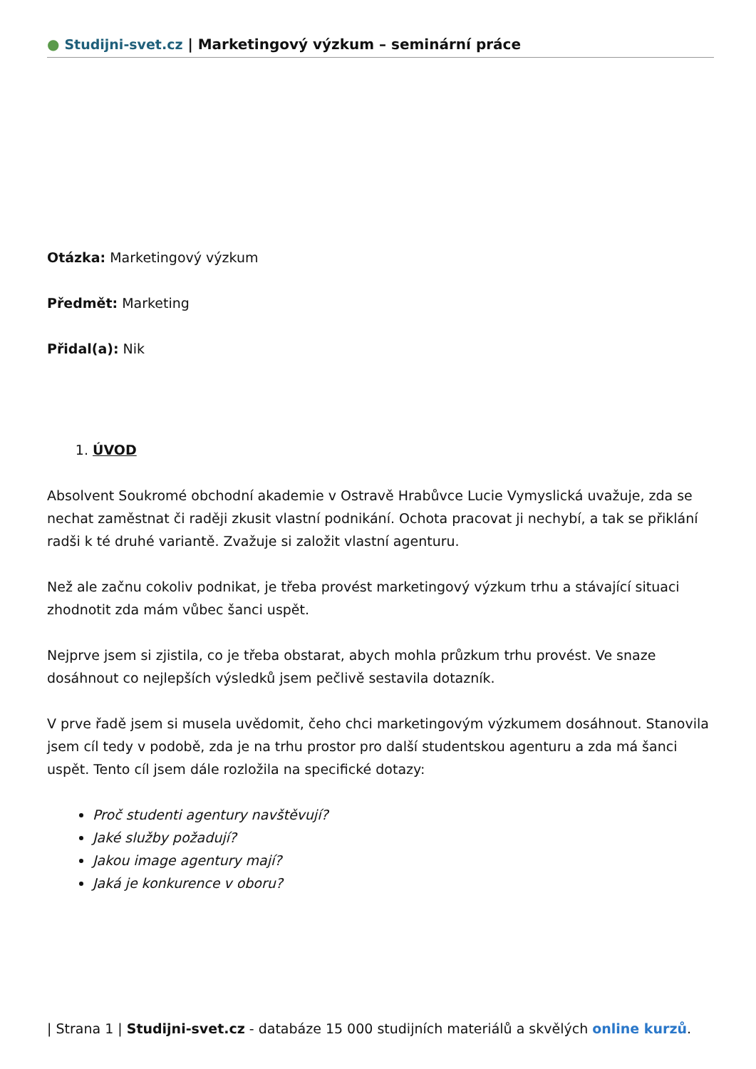● Studijni-svet.cz | Marketingový výzkum – seminární práce
Otázka: Marketingový výzkum
Předmět: Marketing
Přidal(a): Nik
1. ÚVOD
Absolvent Soukromé obchodní akademie v Ostravě Hrabůvce Lucie Vymyslická uvažuje, zda se nechat zaměstnat či raději zkusit vlastní podnikání. Ochota pracovat ji nechybí, a tak se přiklání radši k té druhé variantě. Zvažuje si založit vlastní agenturu.
Než ale začnu cokoliv podnikat, je třeba provést marketingový výzkum trhu a stávající situaci zhodnotit zda mám vůbec šanci uspět.
Nejprve jsem si zjistila, co je třeba obstarat, abych mohla průzkum trhu provést. Ve snaze dosáhnout co nejlepších výsledků jsem pečlivě sestavila dotazník.
V prve řadě jsem si musela uvědomit, čeho chci marketingovým výzkumem dosáhnout. Stanovila jsem cíl tedy v podobě, zda je na trhu prostor pro další studentskou agenturu a zda má šanci uspět. Tento cíl jsem dále rozložila na specifické dotazy:
Proč studenti agentury navštěvují?
Jaké služby požadují?
Jakou image agentury mají?
Jaká je konkurence v oboru?
| Strana 1 | Studijni-svet.cz - databáze 15 000 studijních materiálů a skvělých online kurzů.